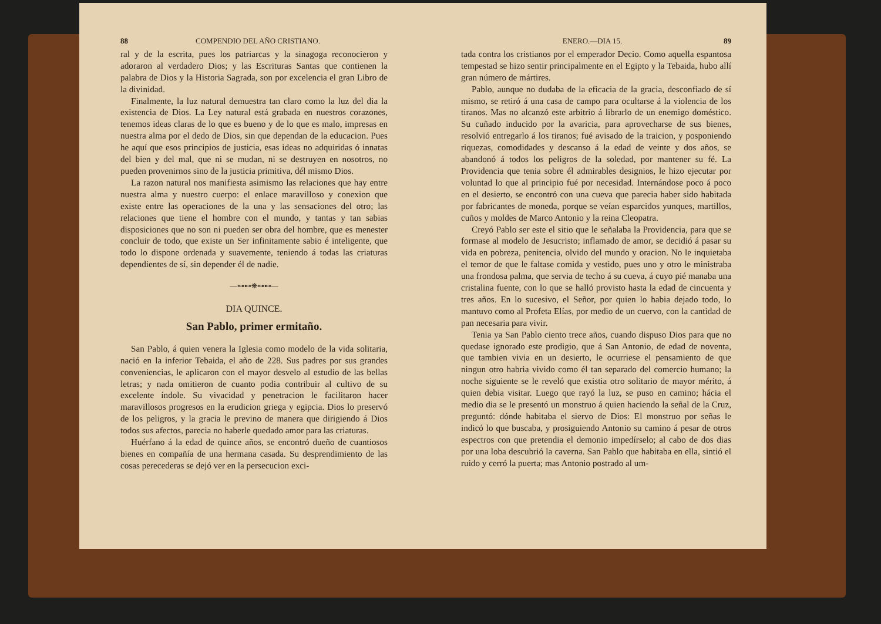88 COMPENDIO DEL AÑO CRISTIANO.
ral y de la escrita, pues los patriarcas y la sinagoga reconocieron y adoraron al verdadero Dios; y las Escrituras Santas que contienen la palabra de Dios y la Historia Sagrada, son por excelencia el gran Libro de la divinidad.
Finalmente, la luz natural demuestra tan claro como la luz del dia la existencia de Dios. La Ley natural está grabada en nuestros corazones, tenemos ideas claras de lo que es bueno y de lo que es malo, impresas en nuestra alma por el dedo de Dios, sin que dependan de la educacion. Pues he aquí que esos principios de justicia, esas ideas no adquiridas ó innatas del bien y del mal, que ni se mudan, ni se destruyen en nosotros, no pueden provenirnos sino de la justicia primitiva, dél mismo Dios.
La razon natural nos manifiesta asimismo las relaciones que hay entre nuestra alma y nuestro cuerpo: el enlace maravilloso y conexion que existe entre las operaciones de la una y las sensaciones del otro; las relaciones que tiene el hombre con el mundo, y tantas y tan sabias disposiciones que no son ni pueden ser obra del hombre, que es menester concluir de todo, que existe un Ser infinitamente sabio é inteligente, que todo lo dispone ordenada y suavemente, teniendo á todas las criaturas dependientes de sí, sin depender él de nadie.
—⊶⊷❋⊶⊷—
DIA QUINCE.
San Pablo, primer ermitaño.
San Pablo, á quien venera la Iglesia como modelo de la vida solitaria, nació en la inferior Tebaida, el año de 228. Sus padres por sus grandes conveniencias, le aplicaron con el mayor desvelo al estudio de las bellas letras; y nada omitieron de cuanto podia contribuir al cultivo de su excelente índole. Su vivacidad y penetracion le facilitaron hacer maravillosos progresos en la erudicion griega y egipcia. Dios lo preservó de los peligros, y la gracia le previno de manera que dirigiendo á Dios todos sus afectos, parecia no haberle quedado amor para las criaturas.
Huérfano á la edad de quince años, se encontró dueño de cuantiosos bienes en compañía de una hermana casada. Su desprendimiento de las cosas perecederas se dejó ver en la persecucion exci-
ENERO.—DIA 15. 89
tada contra los cristianos por el emperador Decio. Como aquella espantosa tempestad se hizo sentir principalmente en el Egipto y la Tebaida, hubo allí gran número de mártires.
Pablo, aunque no dudaba de la eficacia de la gracia, desconfiado de sí mismo, se retiró á una casa de campo para ocultarse á la violencia de los tiranos. Mas no alcanzó este arbitrio á librarlo de un enemigo doméstico. Su cuñado inducido por la avaricia, para aprovecharse de sus bienes, resolvió entregarlo á los tiranos; fué avisado de la traicion, y posponiendo riquezas, comodidades y descanso á la edad de veinte y dos años, se abandonó á todos los peligros de la soledad, por mantener su fé. La Providencia que tenia sobre él admirables designios, le hizo ejecutar por voluntad lo que al principio fué por necesidad. Internándose poco á poco en el desierto, se encontró con una cueva que parecia haber sido habitada por fabricantes de moneda, porque se veían esparcidos yunques, martillos, cuños y moldes de Marco Antonio y la reina Cleopatra.
Creyó Pablo ser este el sitio que le señalaba la Providencia, para que se formase al modelo de Jesucristo; inflamado de amor, se decidió á pasar su vida en pobreza, penitencia, olvido del mundo y oracion. No le inquietaba el temor de que le faltase comida y vestido, pues uno y otro le ministraba una frondosa palma, que servia de techo á su cueva, á cuyo pié manaba una cristalina fuente, con lo que se halló provisto hasta la edad de cincuenta y tres años. En lo sucesivo, el Señor, por quien lo habia dejado todo, lo mantuvo como al Profeta Elías, por medio de un cuervo, con la cantidad de pan necesaria para vivir.
Tenia ya San Pablo ciento trece años, cuando dispuso Dios para que no quedase ignorado este prodigio, que á San Antonio, de edad de noventa, que tambien vivia en un desierto, le ocurriese el pensamiento de que ningun otro habria vivido como él tan separado del comercio humano; la noche siguiente se le reveló que existia otro solitario de mayor mérito, á quien debia visitar. Luego que rayó la luz, se puso en camino; hácia el medio dia se le presentó un monstruo á quien haciendo la señal de la Cruz, preguntó: dónde habitaba el siervo de Dios: El monstruo por señas le indicó lo que buscaba, y prosiguiendo Antonio su camino á pesar de otros espectros con que pretendia el demonio impedírselo; al cabo de dos dias por una loba descubrió la caverna. San Pablo que habitaba en ella, sintió el ruido y cerró la puerta; mas Antonio postrado al um-